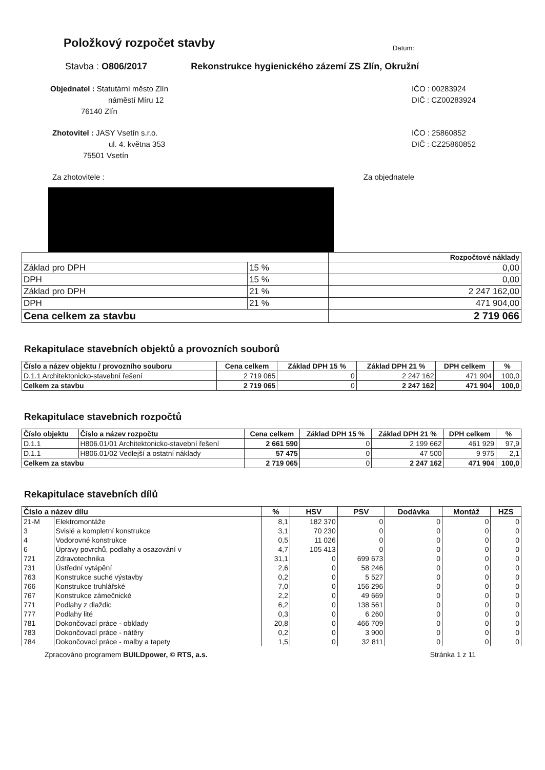Položkový rozpočet stavby
Datum:
Stavba : O806/2017 Rekonstrukce hygienického zázemí ZS Zlín, Okružní
Objednatel : Statutární město Zlín
náměstí Míru 12
76140 Zlín
IČO : 00283924
DIČ : CZ00283924
Zhotovitel : JASY Vsetín s.r.o.
ul. 4. května 353
75501 Vsetín
IČO : 25860852
DIČ : CZ25860852
Za zhotovitele : Za objednatele
| | | Rozpočtové náklady |
| Základ pro DPH | 15 % | 0,00 |
| DPH | 15 % | 0,00 |
| Základ pro DPH | 21 % | 2 247 162,00 |
| DPH | 21 % | 471 904,00 |
| Cena celkem za stavbu | | 2 719 066 |
Rekapitulace stavebních objektů a provozních souborů
| Číslo a název objektu / provozního souboru | Cena celkem | Základ DPH 15 % | Základ DPH 21 % | DPH celkem | % |
| --- | --- | --- | --- | --- | --- |
| D.1.1 Architektonicko-stavební řešení | 2 719 065 | 0 | 2 247 162 | 471 904 | 100,0 |
| Celkem za stavbu | 2 719 065 | 0 | 2 247 162 | 471 904 | 100,0 |
Rekapitulace stavebních rozpočtů
| Číslo objektu | Číslo a název rozpočtu | Cena celkem | Základ DPH 15 % | Základ DPH 21 % | DPH celkem | % |
| --- | --- | --- | --- | --- | --- | --- |
| D.1.1 | H806.01/01 Architektonicko-stavební řešení | 2 661 590 | 0 | 2 199 662 | 461 929 | 97,9 |
| D.1.1 | H806.01/02 Vedlejší a ostatní náklady | 57 475 | 0 | 47 500 | 9 975 | 2,1 |
| Celkem za stavbu | | 2 719 065 | 0 | 2 247 162 | 471 904 | 100,0 |
Rekapitulace stavebních dílů
| Číslo a název dílu | | % | HSV | PSV | Dodávka | Montáž | HZS |
| --- | --- | --- | --- | --- | --- | --- | --- |
| 21-M | Elektromontáže | 8,1 | 182 370 | 0 | 0 | 0 | 0 |
| 3 | Svislé a kompletní konstrukce | 3,1 | 70 230 | 0 | 0 | 0 | 0 |
| 4 | Vodorovné konstrukce | 0,5 | 11 026 | 0 | 0 | 0 | 0 |
| 6 | Úpravy povrchů, podlahy a osazování v | 4,7 | 105 413 | 0 | 0 | 0 | 0 |
| 721 | Zdravotechnika | 31,1 | 0 | 699 673 | 0 | 0 | 0 |
| 731 | Ústřední vytápění | 2,6 | 0 | 58 246 | 0 | 0 | 0 |
| 763 | Konstrukce suché výstavby | 0,2 | 0 | 5 527 | 0 | 0 | 0 |
| 766 | Konstrukce truhlářské | 7,0 | 0 | 156 296 | 0 | 0 | 0 |
| 767 | Konstrukce zámečnické | 2,2 | 0 | 49 669 | 0 | 0 | 0 |
| 771 | Podlahy z dlaždic | 6,2 | 0 | 138 561 | 0 | 0 | 0 |
| 777 | Podlahy lité | 0,3 | 0 | 6 260 | 0 | 0 | 0 |
| 781 | Dokončovací práce - obklady | 20,8 | 0 | 466 709 | 0 | 0 | 0 |
| 783 | Dokončovací práce - nátěry | 0,2 | 0 | 3 900 | 0 | 0 | 0 |
| 784 | Dokončovací práce - malby a tapety | 1,5 | 0 | 32 811 | 0 | 0 | 0 |
Zpracováno programem BUILDpower, © RTS, a.s. Stránka 1 z 11